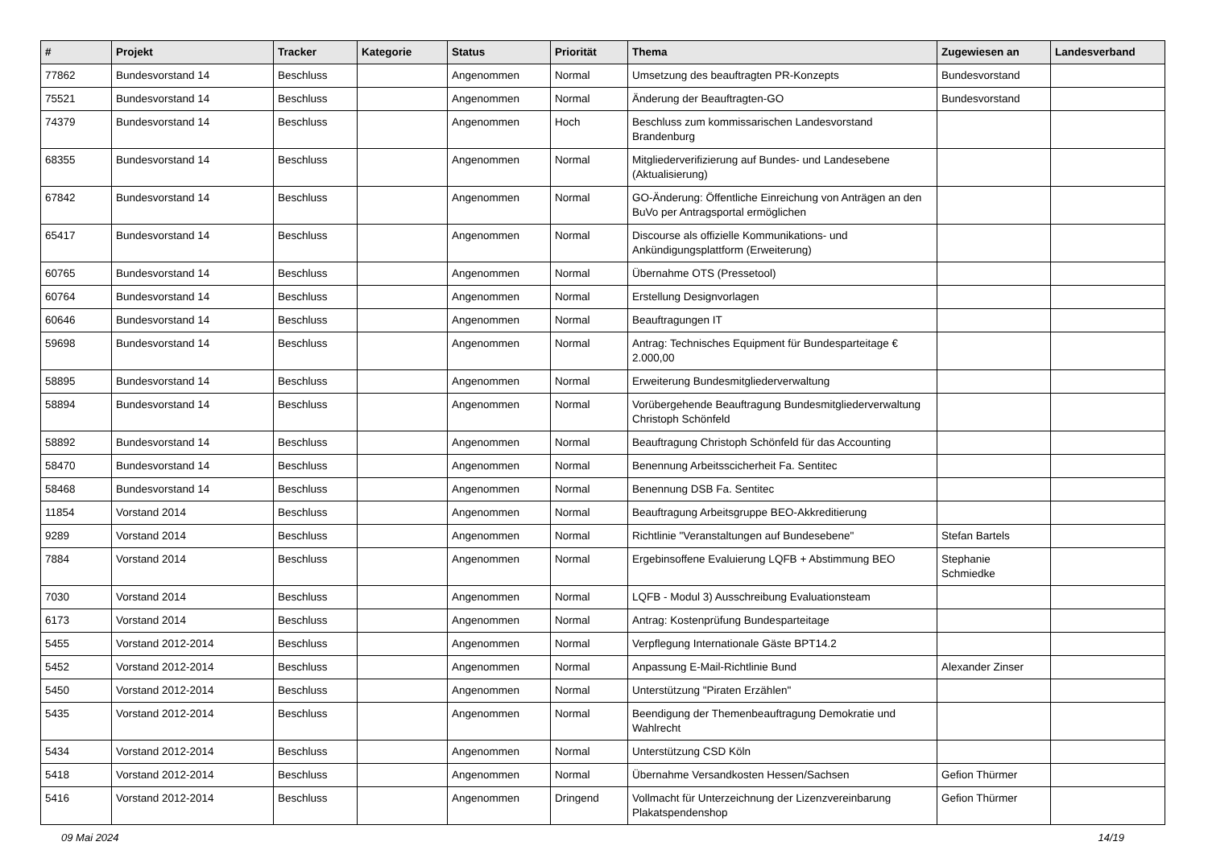| # | Projekt | Tracker | Kategorie | Status | Priorität | Thema | Zugewiesen an | Landesverband |
| --- | --- | --- | --- | --- | --- | --- | --- | --- |
| 77862 | Bundesvorstand 14 | Beschluss | | Angenommen | Normal | Umsetzung des beauftragten PR-Konzepts | Bundesvorstand | |
| 75521 | Bundesvorstand 14 | Beschluss | | Angenommen | Normal | Änderung der Beauftragten-GO | Bundesvorstand | |
| 74379 | Bundesvorstand 14 | Beschluss | | Angenommen | Hoch | Beschluss zum kommissarischen Landesvorstand Brandenburg | | |
| 68355 | Bundesvorstand 14 | Beschluss | | Angenommen | Normal | Mitgliederverifizierung auf Bundes- und Landesebene (Aktualisierung) | | |
| 67842 | Bundesvorstand 14 | Beschluss | | Angenommen | Normal | GO-Änderung: Öffentliche Einreichung von Anträgen an den BuVo per Antragsportal ermöglichen | | |
| 65417 | Bundesvorstand 14 | Beschluss | | Angenommen | Normal | Discourse als offizielle Kommunikations- und Ankündigungsplattform (Erweiterung) | | |
| 60765 | Bundesvorstand 14 | Beschluss | | Angenommen | Normal | Übernahme OTS (Pressetool) | | |
| 60764 | Bundesvorstand 14 | Beschluss | | Angenommen | Normal | Erstellung Designvorlagen | | |
| 60646 | Bundesvorstand 14 | Beschluss | | Angenommen | Normal | Beauftragungen IT | | |
| 59698 | Bundesvorstand 14 | Beschluss | | Angenommen | Normal | Antrag: Technisches Equipment für Bundesparteitage € 2.000,00 | | |
| 58895 | Bundesvorstand 14 | Beschluss | | Angenommen | Normal | Erweiterung Bundesmitgliederverwaltung | | |
| 58894 | Bundesvorstand 14 | Beschluss | | Angenommen | Normal | Vorübergehende Beauftragung Bundesmitgliederverwaltung Christoph Schönfeld | | |
| 58892 | Bundesvorstand 14 | Beschluss | | Angenommen | Normal | Beauftragung Christoph Schönfeld für das Accounting | | |
| 58470 | Bundesvorstand 14 | Beschluss | | Angenommen | Normal | Benennung Arbeitsscicherheit Fa. Sentitec | | |
| 58468 | Bundesvorstand 14 | Beschluss | | Angenommen | Normal | Benennung DSB Fa. Sentitec | | |
| 11854 | Vorstand 2014 | Beschluss | | Angenommen | Normal | Beauftragung Arbeitsgruppe BEO-Akkreditierung | | |
| 9289 | Vorstand 2014 | Beschluss | | Angenommen | Normal | Richtlinie "Veranstaltungen auf Bundesebene" | Stefan Bartels | |
| 7884 | Vorstand 2014 | Beschluss | | Angenommen | Normal | Ergebinsoffene Evaluierung LQFB + Abstimmung BEO | Stephanie Schmiedke | |
| 7030 | Vorstand 2014 | Beschluss | | Angenommen | Normal | LQFB - Modul 3) Ausschreibung Evaluationsteam | | |
| 6173 | Vorstand 2014 | Beschluss | | Angenommen | Normal | Antrag: Kostenprüfung Bundesparteitage | | |
| 5455 | Vorstand 2012-2014 | Beschluss | | Angenommen | Normal | Verpflegung Internationale Gäste BPT14.2 | | |
| 5452 | Vorstand 2012-2014 | Beschluss | | Angenommen | Normal | Anpassung E-Mail-Richtlinie Bund | Alexander Zinser | |
| 5450 | Vorstand 2012-2014 | Beschluss | | Angenommen | Normal | Unterstützung "Piraten Erzählen" | | |
| 5435 | Vorstand 2012-2014 | Beschluss | | Angenommen | Normal | Beendigung der Themenbeauftragung Demokratie und Wahlrecht | | |
| 5434 | Vorstand 2012-2014 | Beschluss | | Angenommen | Normal | Unterstützung CSD Köln | | |
| 5418 | Vorstand 2012-2014 | Beschluss | | Angenommen | Normal | Übernahme Versandkosten Hessen/Sachsen | Gefion Thürmer | |
| 5416 | Vorstand 2012-2014 | Beschluss | | Angenommen | Dringend | Vollmacht für Unterzeichnung der Lizenzvereinbarung Plakatspendenshop | Gefion Thürmer | |
09 Mai 2024 14/19